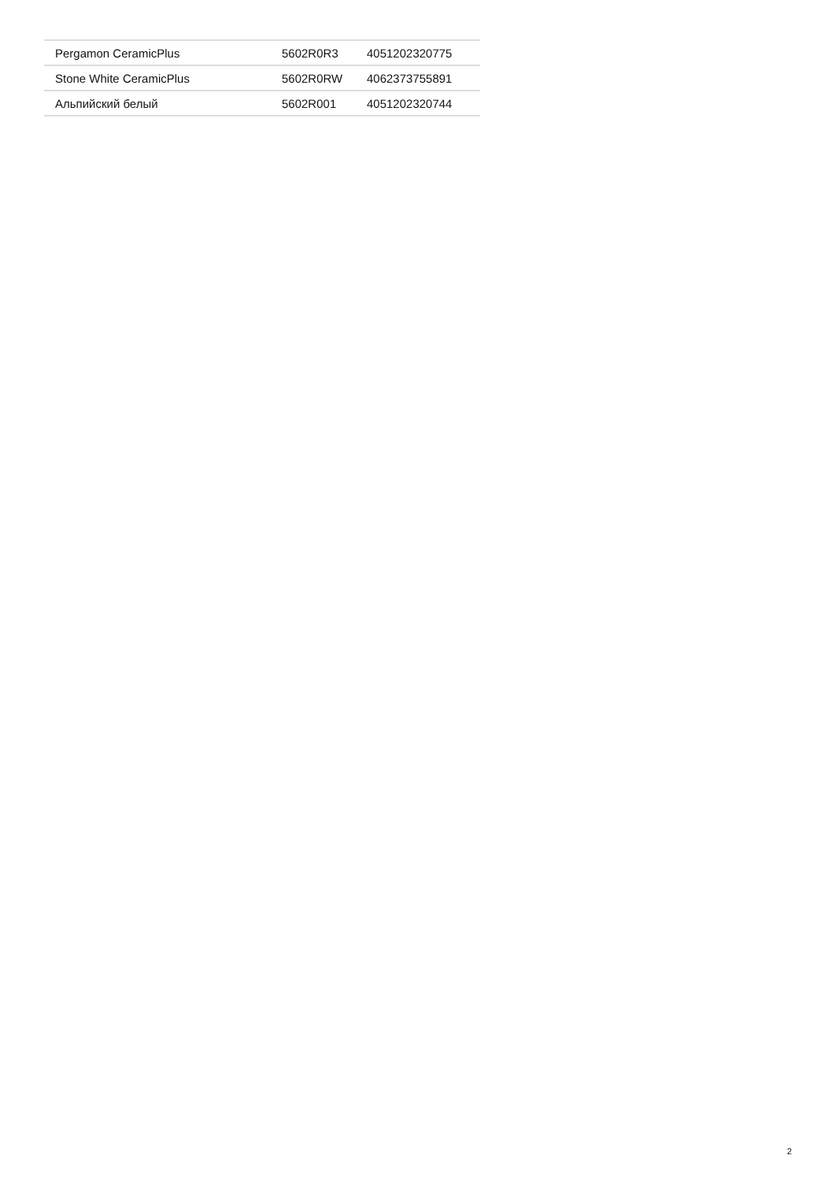| Pergamon CeramicPlus | 5602R0R3 | 4051202320775 |
| Stone White CeramicPlus | 5602R0RW | 4062373755891 |
| Альпийский белый | 5602R001 | 4051202320744 |
2